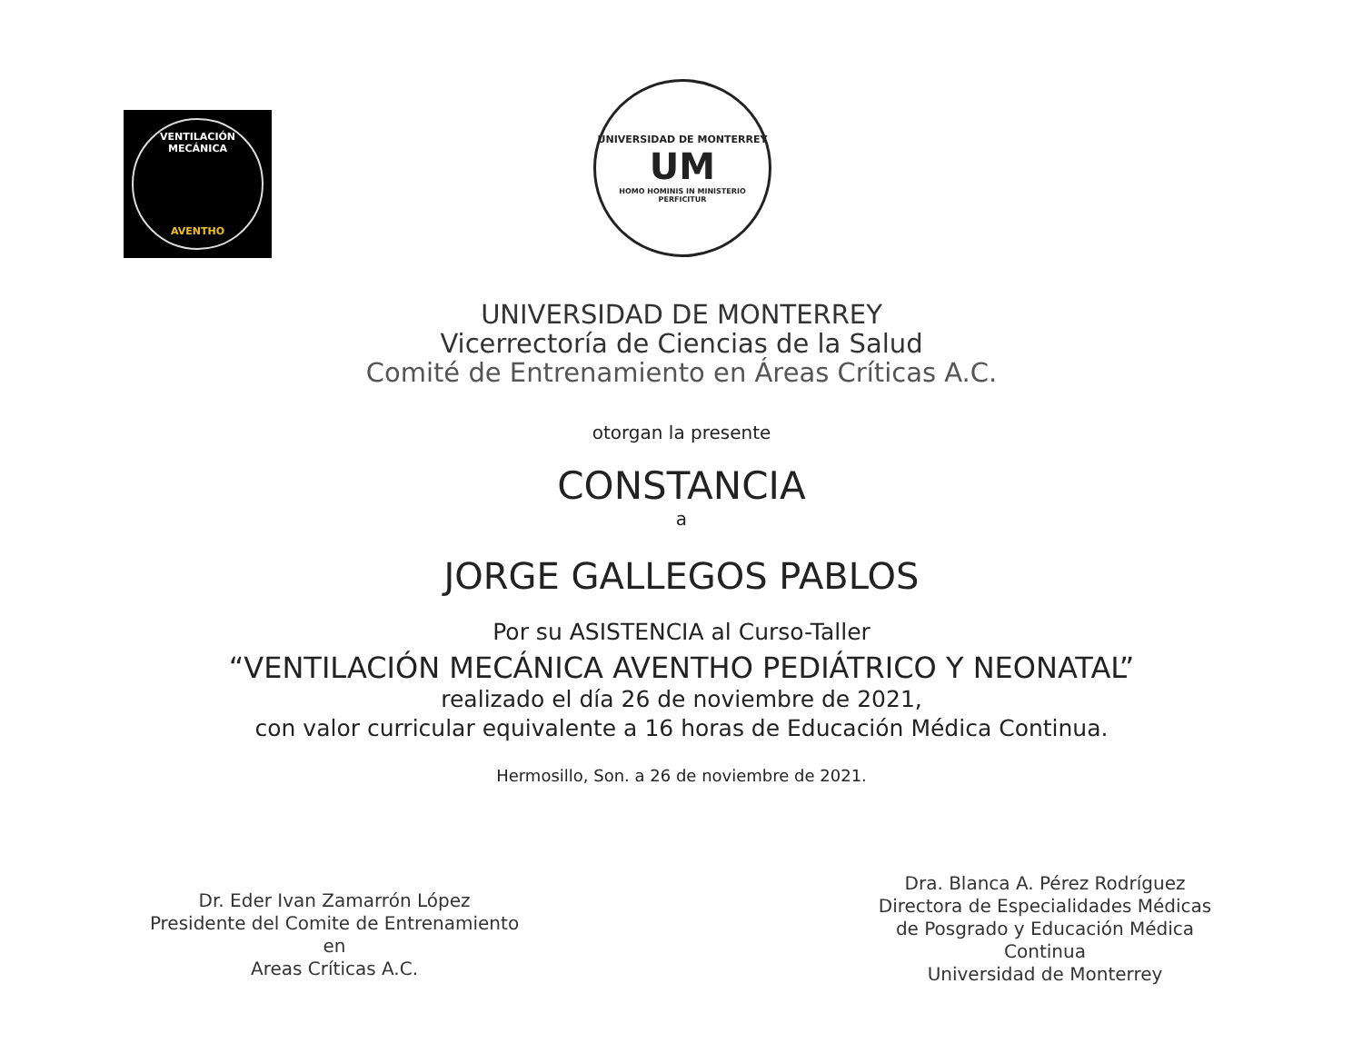VENTILACIÓN MECÁNICA
AVENTHO
UNIVERSIDAD DE MONTERREY
UM
HOMO HOMINIS IN MINISTERIO PERFICITUR
UNIVERSIDAD DE MONTERREY
Vicerrectoría de Ciencias de la Salud
Comité de Entrenamiento en Áreas Críticas A.C.
otorgan la presente
CONSTANCIA
a
JORGE GALLEGOS PABLOS
Por su ASISTENCIA al Curso-Taller
“VENTILACIÓN MECÁNICA AVENTHO PEDIÁTRICO Y NEONATAL”
realizado el día 26 de noviembre de 2021,
con valor curricular equivalente a 16 horas de Educación Médica Continua.
Hermosillo, Son. a 26 de noviembre de 2021.
Dr. Eder Ivan Zamarrón López
Presidente del Comite de Entrenamiento en
Areas Críticas A.C.
Dra. Blanca A. Pérez Rodríguez
Directora de Especialidades Médicas
de Posgrado y Educación Médica Continua
Universidad de Monterrey